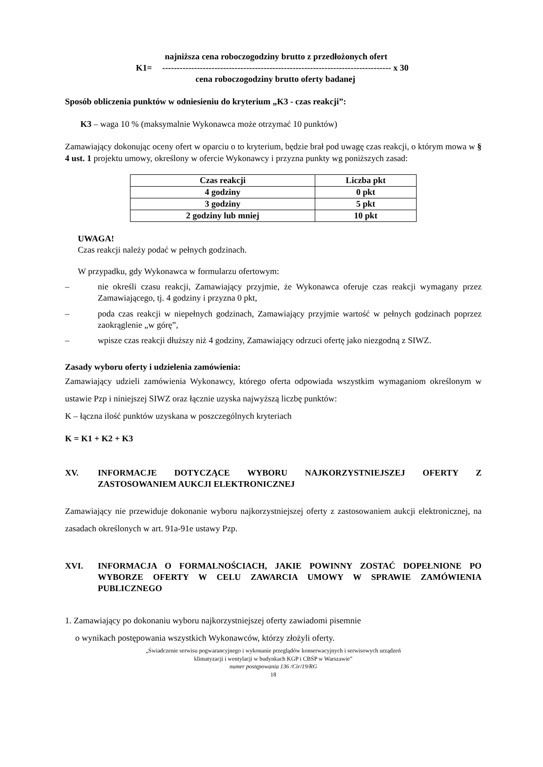najniższa cena roboczogodziny brutto z przedłożonych ofert
K1=
------------------------------------------------------------------------------- x 30
cena roboczogodziny brutto oferty badanej
Sposób obliczenia punktów w odniesieniu do kryterium „K3 - czas reakcji”:
K3 – waga 10 % (maksymalnie Wykonawca może otrzymać 10 punktów)
Zamawiający dokonując oceny ofert w oparciu o to kryterium, będzie brał pod uwagę czas reakcji, o którym mowa w § 4 ust. 1 projektu umowy, określony w ofercie Wykonawcy i przyzna punkty wg poniższych zasad:
| Czas reakcji | Liczba pkt |
| --- | --- |
| 4 godziny | 0 pkt |
| 3 godziny | 5 pkt |
| 2 godziny lub mniej | 10 pkt |
UWAGA!
Czas reakcji należy podać w pełnych godzinach.
W przypadku, gdy Wykonawca w formularzu ofertowym:
– nie określi czasu reakcji, Zamawiający przyjmie, że Wykonawca oferuje czas reakcji wymagany przez Zamawiającego, tj. 4 godziny i przyzna 0 pkt,
– poda czas reakcji w niepełnych godzinach, Zamawiający przyjmie wartość w pełnych godzinach poprzez zaokrąglenie „w górę”,
– wpisze czas reakcji dłuższy niż 4 godziny, Zamawiający odrzuci ofertę jako niezgodną z SIWZ.
Zasady wyboru oferty i udzielenia zamówienia:
Zamawiający udzieli zamówienia Wykonawcy, którego oferta odpowiada wszystkim wymaganiom określonym w ustawie Pzp i niniejszej SIWZ oraz łącznie uzyska najwyższą liczbę punktów:
K – łączna ilość punktów uzyskana w poszczególnych kryteriach
K = K1 + K2 + K3
XV. INFORMACJE DOTYCZĄCE WYBORU NAJKORZYSTNIEJSZEJ OFERTY Z ZASTOSOWANIEM AUKCJI ELEKTRONICZNEJ
Zamawiający nie przewiduje dokonanie wyboru najkorzystniejszej oferty z zastosowaniem aukcji elektronicznej, na zasadach określonych w art. 91a-91e ustawy Pzp.
XVI. INFORMACJA O FORMALNOŚCIACH, JAKIE POWINNY ZOSTAĆ DOPEŁNIONE PO WYBORZE OFERTY W CELU ZAWARCIA UMOWY W SPRAWIE ZAMÓWIENIA PUBLICZNEGO
1. Zamawiający po dokonaniu wyboru najkorzystniejszej oferty zawiadomi pisemnie
o wynikach postępowania wszystkich Wykonawców, którzy złożyli oferty.
„Świadczenie serwisu pogwarancyjnego i wykonanie przeglądów konserwacyjnych i serwisowych urządzeń
klimatyzacji i wentylacji w budynkach KGP i CBŚP w Warszawie”
numer postępowania 136 /Cir/19/RG
18